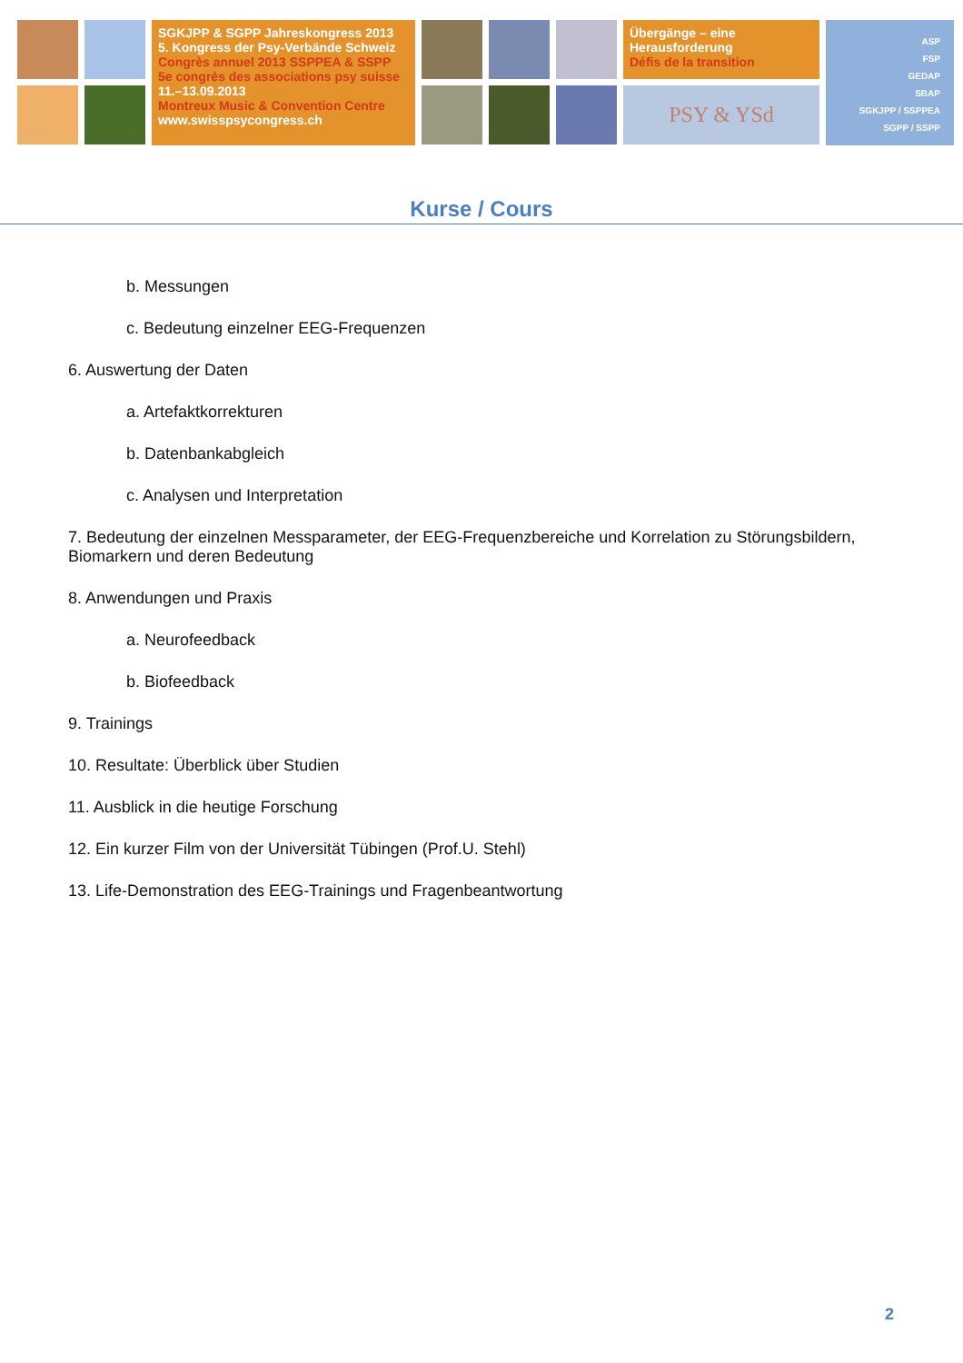SGKJPP & SGPP Jahreskongress 2013
5. Kongress der Psy-Verbände Schweiz
Congrès annuel 2013 SSPPEA & SSPP
5e congrès des associations psy suisse
11.–13.09.2013
Montreux Music & Convention Centre
www.swisspsycongress.ch
Übergänge – eine
Herausforderung
Défis de la transition
PSY & YSd
ASP
FSP
GEDAP
SBAP
SGKJPP / SSPPEA
SGPP / SSPP
Kurse / Cours
b. Messungen
c. Bedeutung einzelner EEG-Frequenzen
6. Auswertung der Daten
a. Artefaktkorrekturen
b. Datenbankabgleich
c. Analysen und Interpretation
7. Bedeutung der einzelnen Messparameter, der EEG-Frequenzbereiche und Korrelation zu Störungsbildern,
Biomarkern und deren Bedeutung
8. Anwendungen und Praxis
a. Neurofeedback
b. Biofeedback
9. Trainings
10. Resultate: Überblick über Studien
11. Ausblick in die heutige Forschung
12. Ein kurzer Film von der Universität Tübingen (Prof.U. Stehl)
13. Life-Demonstration des EEG-Trainings und Fragenbeantwortung
2